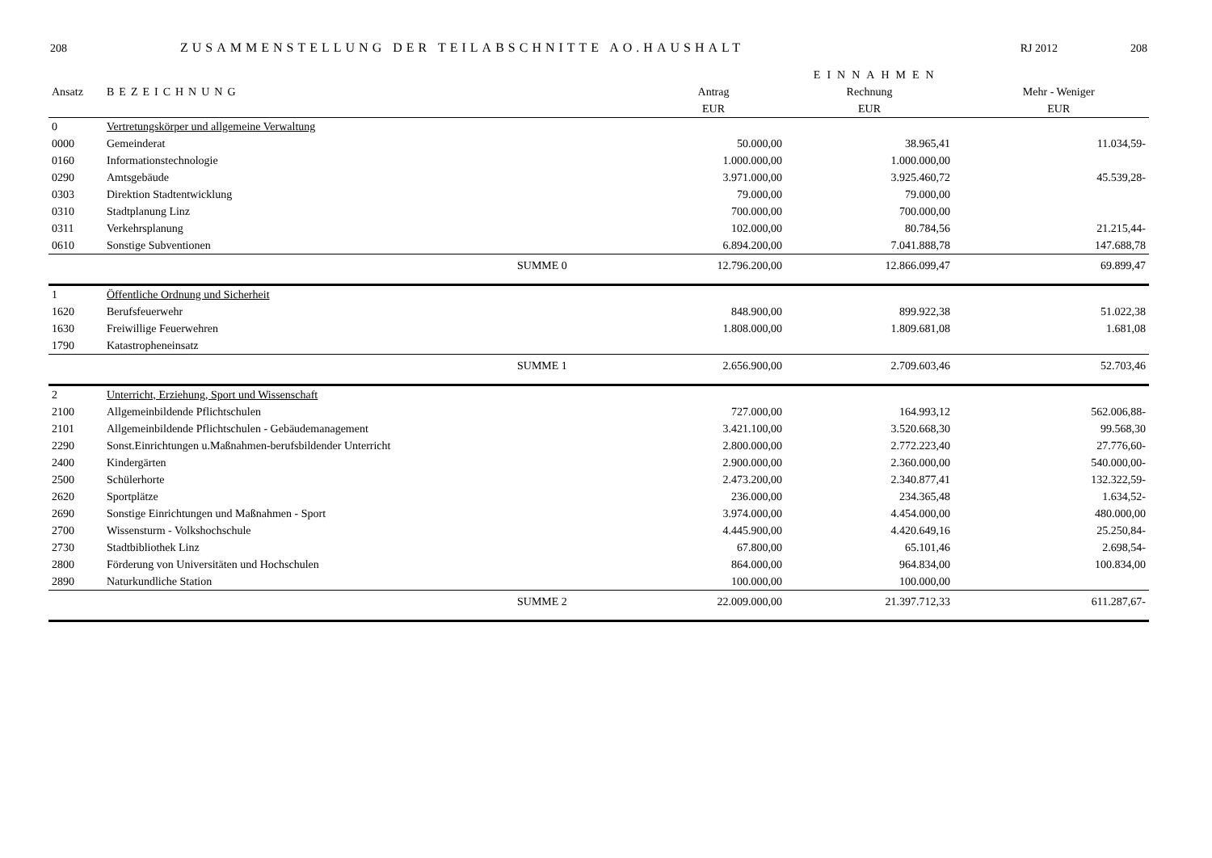208 ZUSAMMENSTELLUNG DER TEILABSCHNITTE AO.HAUSHALT RJ 2012 208
| | | | | EINNAHMEN | | |
| --- | --- | --- | --- | --- | --- | --- |
| Ansatz | BEZEICHNUNG | | Antrag | Rechnung | | Mehr - Weniger |
| | | | EUR | EUR | | EUR |
| 0 | Vertretungskörper und allgemeine Verwaltung | | | | | |
| 0000 | Gemeinderat | | 50.000,00 | 38.965,41 | | 11.034,59- |
| 0160 | Informationstechnologie | | 1.000.000,00 | 1.000.000,00 | | |
| 0290 | Amtsgebäude | | 3.971.000,00 | 3.925.460,72 | | 45.539,28- |
| 0303 | Direktion Stadtentwicklung | | 79.000,00 | 79.000,00 | | |
| 0310 | Stadtplanung Linz | | 700.000,00 | 700.000,00 | | |
| 0311 | Verkehrsplanung | | 102.000,00 | 80.784,56 | | 21.215,44- |
| 0610 | Sonstige Subventionen | | 6.894.200,00 | 7.041.888,78 | | 147.688,78 |
| | | SUMME 0 | 12.796.200,00 | 12.866.099,47 | | 69.899,47 |
| 1 | Öffentliche Ordnung und Sicherheit | | | | | |
| 1620 | Berufsfeuerwehr | | 848.900,00 | 899.922,38 | | 51.022,38 |
| 1630 | Freiwillige Feuerwehren | | 1.808.000,00 | 1.809.681,08 | | 1.681,08 |
| 1790 | Katastropheneinsatz | | | | | |
| | | SUMME 1 | 2.656.900,00 | 2.709.603,46 | | 52.703,46 |
| 2 | Unterricht, Erziehung, Sport und Wissenschaft | | | | | |
| 2100 | Allgemeinbildende Pflichtschulen | | 727.000,00 | 164.993,12 | | 562.006,88- |
| 2101 | Allgemeinbildende Pflichtschulen - Gebäudemanagement | | 3.421.100,00 | 3.520.668,30 | | 99.568,30 |
| 2290 | Sonst.Einrichtungen u.Maßnahmen-berufsbildender Unterricht | | 2.800.000,00 | 2.772.223,40 | | 27.776,60- |
| 2400 | Kindergärten | | 2.900.000,00 | 2.360.000,00 | | 540.000,00- |
| 2500 | Schülerhorte | | 2.473.200,00 | 2.340.877,41 | | 132.322,59- |
| 2620 | Sportplätze | | 236.000,00 | 234.365,48 | | 1.634,52- |
| 2690 | Sonstige Einrichtungen und Maßnahmen - Sport | | 3.974.000,00 | 4.454.000,00 | | 480.000,00 |
| 2700 | Wissensturm - Volkshochschule | | 4.445.900,00 | 4.420.649,16 | | 25.250,84- |
| 2730 | Stadtbibliothek Linz | | 67.800,00 | 65.101,46 | | 2.698,54- |
| 2800 | Förderung von Universitäten und Hochschulen | | 864.000,00 | 964.834,00 | | 100.834,00 |
| 2890 | Naturkundliche Station | | 100.000,00 | 100.000,00 | | |
| | | SUMME 2 | 22.009.000,00 | 21.397.712,33 | | 611.287,67- |